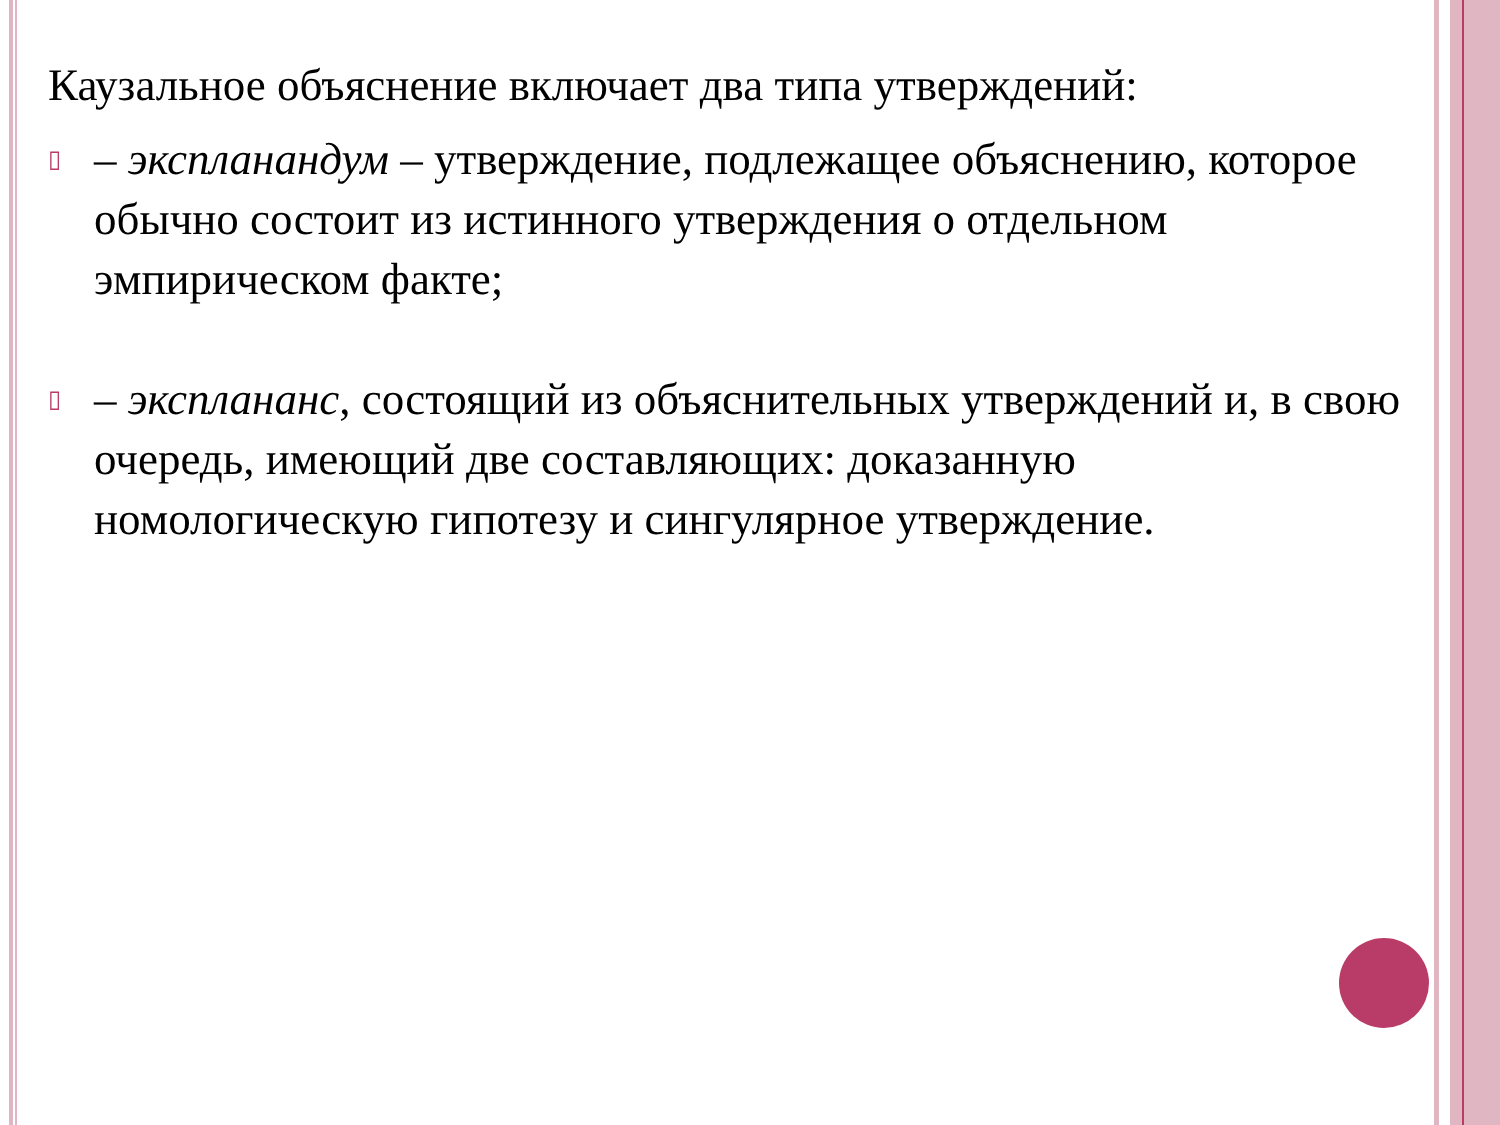Каузальное объяснение включает два типа утверждений:
▯
– экспланандум – утверждение, подлежащее объяснению, которое обычно состоит из истинного утверждения о отдельном эмпирическом факте;
▯
– эксплананс, состоящий из объяснительных утверждений и, в свою очередь, имеющий две составляющих: доказанную номологическую гипотезу и сингулярное утверждение.